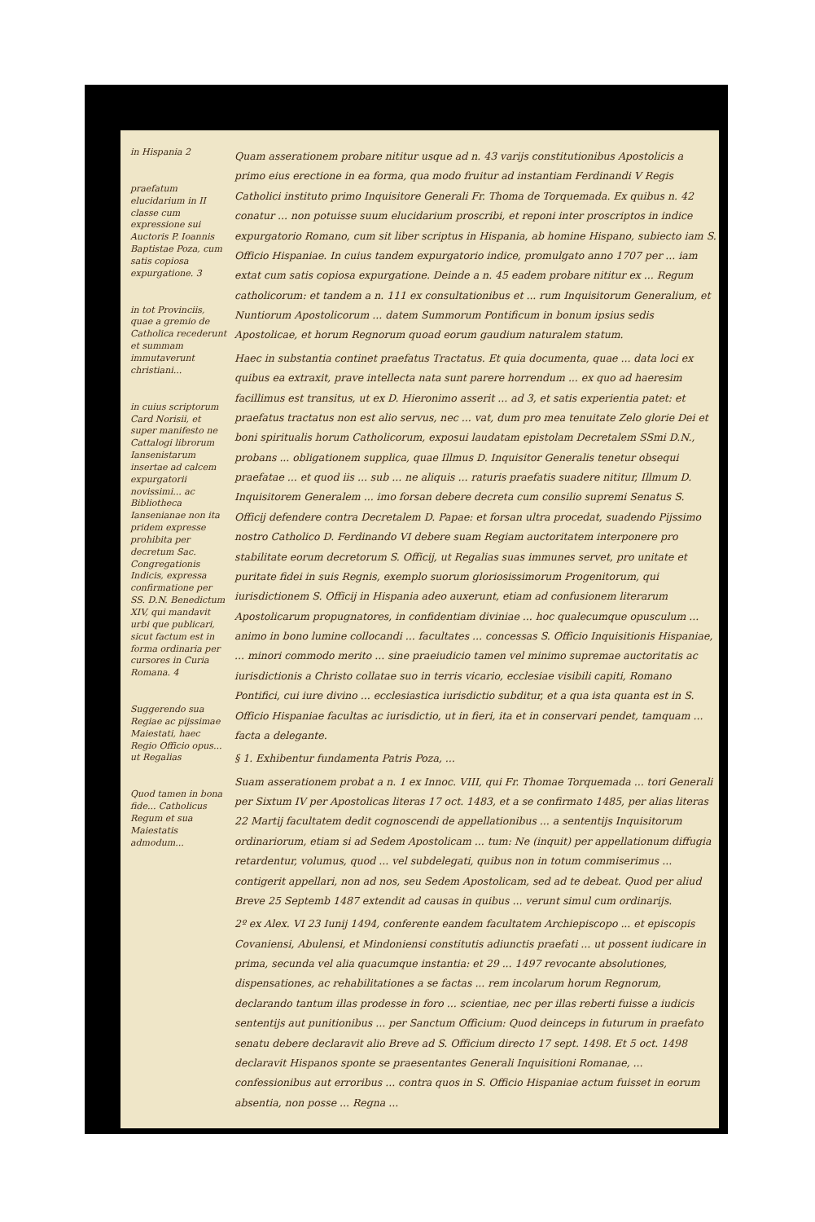in Hispania 2
praefatum elucidarium in II classe cum expressione sui Auctoris P. Ioannis Baptistae Poza, cum satis copiosa expurgatione. 3
in tot Provinciis, quae a gremio de Catholica recederunt et summam immutaverunt christiani...
in cuius scriptorum Card Norisii, et super manifesto ne Cattalogi librorum Iansenistarum insertae ad calcem expurgatorii novissimi... ac Bibliotheca Iansenianae non ita pridem expresse prohibita per decretum Sac. Congregationis Indicis, expressa confirmatione per SS. D.N. Benedictum XIV, qui mandavit urbi que publicari, sicut factum est in forma ordinaria per cursores in Curia Romana. 4
Suggerendo sua Regiae ac pijssimae Maiestati, haec Regio Officio opus... ut Regalias
Quod tamen in bona fide... Catholicus Regum et sua Maiestatis admodum...
Quam asserationem probare nititur usque ad n. 43 varijs constitutionibus Apostolicis a primo eius erectione in ea forma, qua modo fruitur ad instantiam Ferdinandi V Regis Catholici instituto primo Inquisitore Generali Fr. Thoma de Torquemada. Ex quibus n. 42 conatur ... non potuisse suum elucidarium proscribi, et reponi inter proscriptos in indice expurgatorio Romano, cum sit liber scriptus in Hispania, ab homine Hispano, subiecto iam S. Officio Hispaniae. In cuius tandem expurgatorio indice, promulgato anno 1707 per ... iam extat cum satis copiosa expurgatione. Deinde a n. 45 eadem probare nititur ex ... Regum catholicorum: et tandem a n. 111 ex consultationibus et ... rum Inquisitorum Generalium, et Nuntiorum Apostolicorum ... datem Summorum Pontificum in bonum ipsius sedis Apostolicae, et horum Regnorum quoad eorum gaudium naturalem statum.
Haec in substantia continet praefatus Tractatus. Et quia documenta, quae ... data loci ex quibus ea extraxit, prave intellecta nata sunt parere horrendum ... ex quo ad haeresim facillimus est transitus, ut ex D. Hieronimo asserit ... ad 3, et satis experientia patet: et praefatus tractatus non est alio servus, nec ... vat, dum pro mea tenuitate Zelo glorie Dei et boni spiritualis horum Catholicorum, exposui laudatam epistolam Decretalem SSmi D.N., probans ... obligationem supplica, quae Illmus D. Inquisitor Generalis tenetur obsequi praefatae ... et quod iis ... sub ... ne aliquis ... raturis praefatis suadere nititur, Illmum D. Inquisitorem Generalem ... imo forsan debere decreta cum consilio supremi Senatus S. Officij defendere contra Decretalem D. Papae: et forsan ultra procedat, suadendo Pijssimo nostro Catholico D. Ferdinando VI debere suam Regiam auctoritatem interponere pro stabilitate eorum decretorum S. Officij, ut Regalias suas immunes servet, pro unitate et puritate fidei in suis Regnis, exemplo suorum gloriosissimorum Progenitorum, qui iurisdictionem S. Officij in Hispania adeo auxerunt, etiam ad confusionem literarum Apostolicarum propugnatores, in confidentiam diviniae ... hoc qualecumque opusculum ... animo in bono lumine collocandi ... facultates ... concessas S. Officio Inquisitionis Hispaniae, ... minori commodo merito ... sine praeiudicio tamen vel minimo supremae auctoritatis ac iurisdictionis a Christo collatae suo in terris vicario, ecclesiae visibili capiti, Romano Pontifici, cui iure divino ... ecclesiastica iurisdictio subditur, et a qua ista quanta est in S. Officio Hispaniae facultas ac iurisdictio, ut in fieri, ita et in conservari pendet, tamquam ... facta a delegante.
§ 1. Exhibentur fundamenta Patris Poza, ...
Suam asserationem probat a n. 1 ex Innoc. VIII, qui Fr. Thomae Torquemada ... tori Generali per Sixtum IV per Apostolicas literas 17 oct. 1483, et a se confirmato 1485, per alias literas 22 Martij facultatem dedit cognoscendi de appellationibus ... a sententijs Inquisitorum ordinariorum, etiam si ad Sedem Apostolicam ... tum: Ne (inquit) per appellationum diffugia retardentur, volumus, quod ... vel subdelegati, quibus non in totum commiserimus ... contigerit appellari, non ad nos, seu Sedem Apostolicam, sed ad te debeat. Quod per aliud Breve 25 Septemb 1487 extendit ad causas in quibus ... verunt simul cum ordinarijs.
2º ex Alex. VI 23 Iunij 1494, conferente eandem facultatem Archiepiscopo ... et episcopis Covaniensi, Abulensi, et Mindoniensi constitutis adiunctis praefati ... ut possent iudicare in prima, secunda vel alia quacumque instantia: et 29 ... 1497 revocante absolutiones, dispensationes, ac rehabilitationes a se factas ... rem incolarum horum Regnorum, declarando tantum illas prodesse in foro ... scientiae, nec per illas reberti fuisse a iudicis sententijs aut punitionibus ... per Sanctum Officium: Quod deinceps in futurum in praefato senatu debere declaravit alio Breve ad S. Officium directo 17 sept. 1498. Et 5 oct. 1498 declaravit Hispanos sponte se praesentantes Generali Inquisitioni Romanae, ... confessionibus aut erroribus ... contra quos in S. Officio Hispaniae actum fuisset in eorum absentia, non posse ... Regna ...